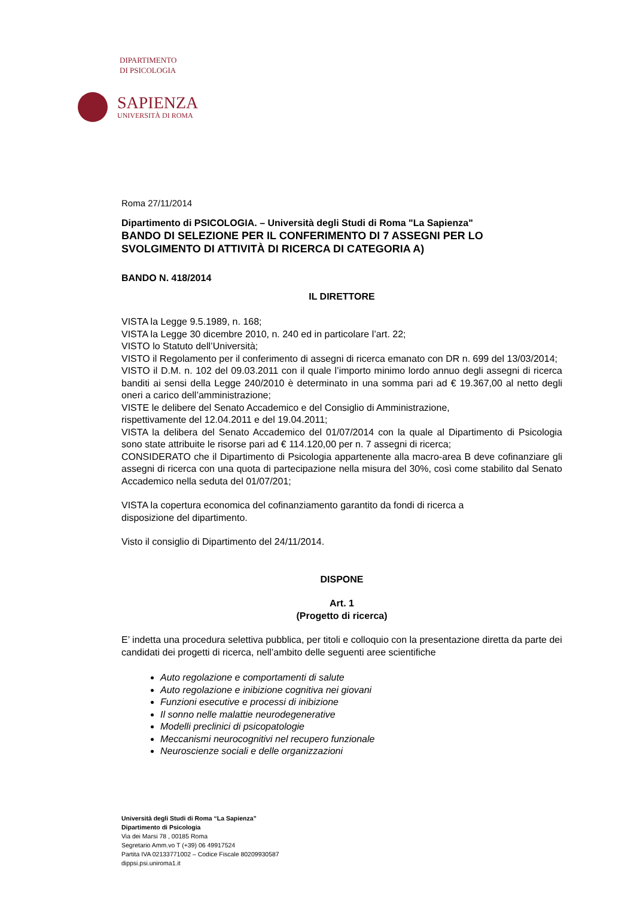DIPARTIMENTO
DI PSICOLOGIA
SAPIENZA
UNIVERSITÀ DI ROMA
Roma 27/11/2014
Dipartimento di PSICOLOGIA. – Università degli Studi di Roma "La Sapienza"
BANDO DI SELEZIONE PER IL CONFERIMENTO DI 7 ASSEGNI PER LO SVOLGIMENTO DI ATTIVITÀ DI RICERCA DI CATEGORIA A)
BANDO N. 418/2014
IL DIRETTORE
VISTA la Legge 9.5.1989, n. 168;
VISTA la Legge 30 dicembre 2010, n. 240 ed in particolare l’art. 22;
VISTO lo Statuto dell’Università;
VISTO il Regolamento per il conferimento di assegni di ricerca emanato con DR n. 699 del 13/03/2014;
VISTO il D.M. n. 102 del 09.03.2011 con il quale l’importo minimo lordo annuo degli assegni di ricerca banditi ai sensi della Legge 240/2010 è determinato in una somma pari ad € 19.367,00 al netto degli oneri a carico dell’amministrazione;
VISTE le delibere del Senato Accademico e del Consiglio di Amministrazione,
rispettivamente del 12.04.2011 e del 19.04.2011;
VISTA la delibera del Senato Accademico del 01/07/2014 con la quale al Dipartimento di Psicologia sono state attribuite le risorse pari ad € 114.120,00 per n. 7 assegni di ricerca;
CONSIDERATO che il Dipartimento di Psicologia appartenente alla macro-area B deve cofinanziare gli assegni di ricerca con una quota di partecipazione nella misura del 30%, così come stabilito dal Senato Accademico nella seduta del 01/07/201;
VISTA la copertura economica del cofinanziamento garantito da fondi di ricerca a
disposizione del dipartimento.
Visto il consiglio di Dipartimento del 24/11/2014.
DISPONE
Art. 1
(Progetto di ricerca)
E’ indetta una procedura selettiva pubblica, per titoli e colloquio con la presentazione diretta da parte dei candidati dei progetti di ricerca, nell’ambito delle seguenti aree scientifiche
Auto regolazione e comportamenti di salute
Auto regolazione e inibizione cognitiva nei giovani
Funzioni esecutive e processi di inibizione
Il sonno nelle malattie neurodegenerative
Modelli preclinici di psicopatologie
Meccanismi neurocognitivi nel recupero funzionale
Neuroscienze sociali e delle organizzazioni
Università degli Studi di Roma “La Sapienza”
Dipartimento di Psicologia
Via dei Marsi 78 , 00185 Roma
Segretario Amm.vo T (+39) 06 49917524
Partita IVA 02133771002 – Codice Fiscale 80209930587
dippsi.psi.uniroma1.it